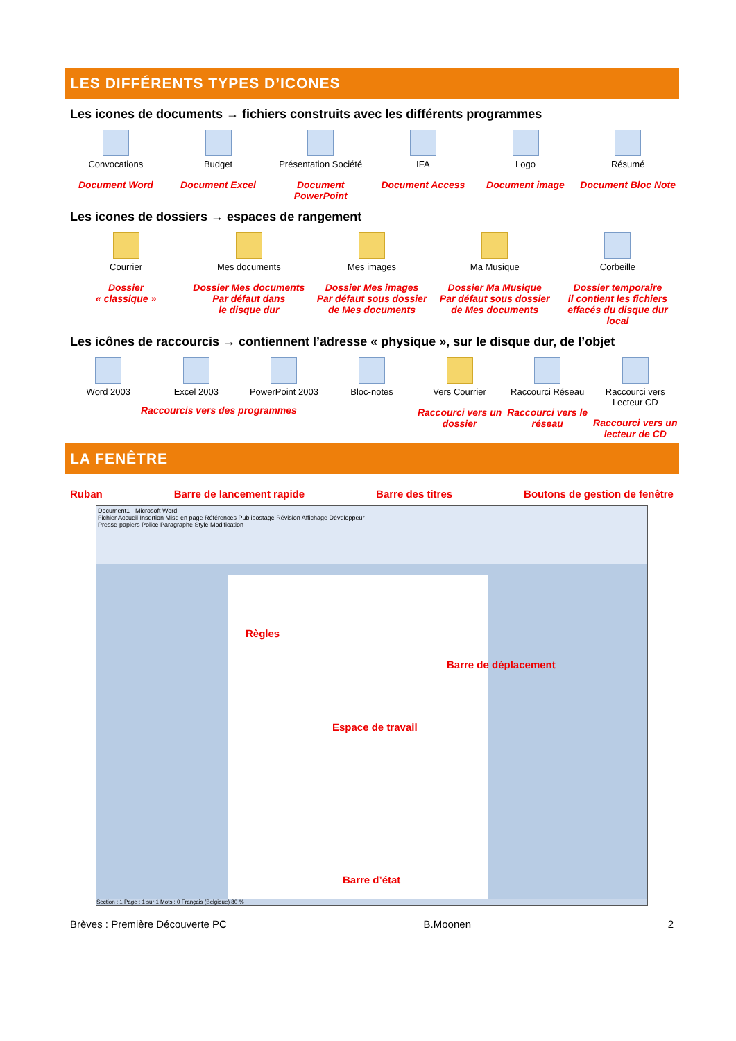LES DIFFÉRENTS TYPES D’ICONES
Les icones de documents → fichiers construits avec les différents programmes
Convocations
Document Word
Budget
Document Excel
Présentation Société
Document PowerPoint
IFA
Document Access
Logo
Document image
Résumé
Document Bloc Note
Les icones de dossiers → espaces de rangement
Courrier
Dossier
« classique »
Mes documents
Dossier Mes documents
Par défaut dans
le disque dur
Mes images
Dossier Mes images
Par défaut sous dossier
de Mes documents
Ma Musique
Dossier Ma Musique
Par défaut sous dossier
de Mes documents
Corbeille
Dossier temporaire
il contient les fichiers
effacés du disque dur local
Les icônes de raccourcis → contiennent l’adresse « physique », sur le disque dur, de l’objet
Word 2003 Excel 2003 PowerPoint 2003 Bloc-notes Vers Courrier
Raccourci vers un dossier
Raccourci Réseau
Raccourci vers le réseau
Raccourci vers Lecteur CD
Raccourci vers un lecteur de CD
Raccourcis vers des programmes
LA FENÊTRE
Ruban Barre de lancement rapide Barre des titres Boutons de gestion de fenêtre
Document1 - Microsoft Word
Fichier Accueil Insertion Mise en page Références Publipostage Révision Affichage Développeur
Presse-papiers Police Paragraphe Style Modification
Règles
Barre de déplacement
Espace de travail
Barre d’état
Section : 1 Page : 1 sur 1 Mots : 0 Français (Belgique) 80 %
Brèves : Première Découverte PC B.Moonen 2